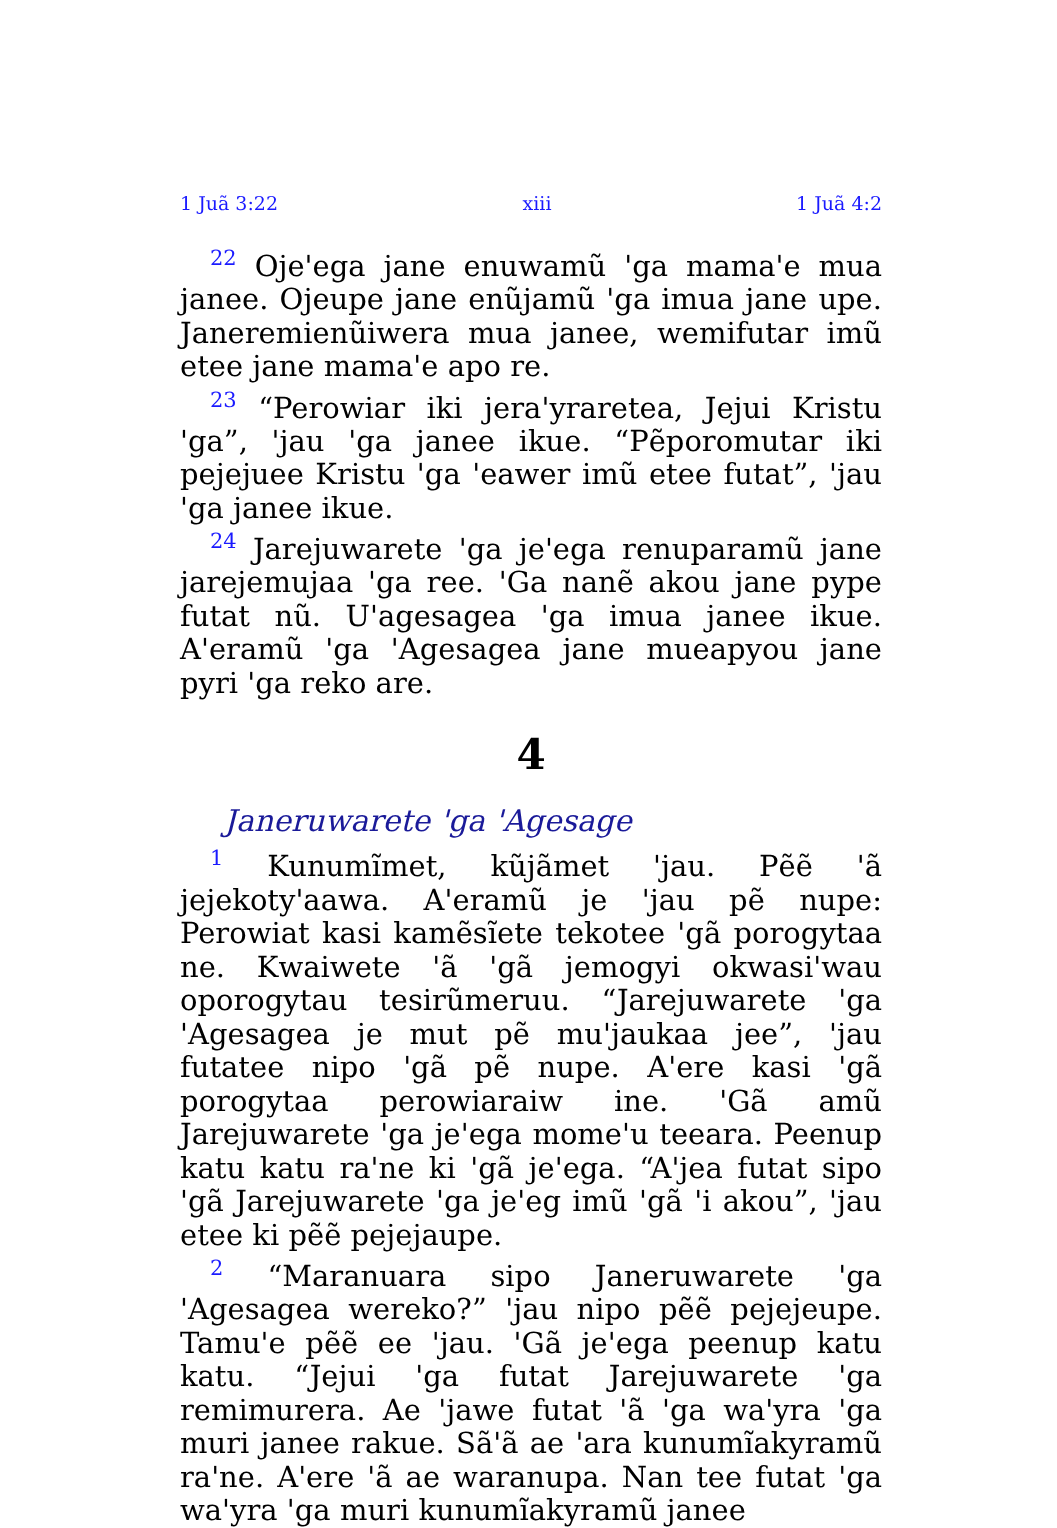1 Juã 3:22 xiii 1 Juã 4:2
<sup>22</sup> Oje'ega jane enuwamũ 'ga mama'e mua janee. Ojeupe jane enũjamũ 'ga imua jane upe. Janeremienũiwera mua janee, wemifutar imũ etee jane mama'e apo re.
<sup>23</sup> “Perowiar iki jera'yraretea, Jejui Kristu 'ga”, 'jau 'ga janee ikue. “Pẽporomutar iki pejejuee Kristu 'ga 'eawer imũ etee futat”, 'jau 'ga janee ikue.
<sup>24</sup> Jarejuwarete 'ga je'ega renuparamũ jane jarejemujaa 'ga ree. 'Ga nanẽ akou jane pype futat nũ. U'agesagea 'ga imua janee ikue. A'eramũ 'ga 'Agesagea jane mueapyou jane pyri 'ga reko are.
4
Janeruwarete 'ga 'Agesage
<sup>1</sup> Kunumĩmet, kũjãmet 'jau. Pẽẽ 'ã jejekoty'aawa. A'eramũ je 'jau pẽ nupe: Perowiat kasi kamẽsĩete tekotee 'gã porogytaa ne. Kwaiwete 'ã 'gã jemogyi okwasi'wau oporogytau tesirũmeruu. “Jarejuwarete 'ga 'Agesagea je mut pẽ mu'jaukaa jee”, 'jau futatee nipo 'gã pẽ nupe. A'ere kasi 'gã porogytaa perowiaraiw ine. 'Gã amũ Jarejuwarete 'ga je'ega mome'u teeara. Peenup katu katu ra'ne ki 'gã je'ega. “A'jea futat sipo 'gã Jarejuwarete 'ga je'eg imũ 'gã 'i akou”, 'jau etee ki pẽẽ pejejaupe.
<sup>2</sup> “Maranuara sipo Janeruwarete 'ga 'Agesagea wereko?” 'jau nipo pẽẽ pejejeupe. Tamu'e pẽẽ ee 'jau. 'Gã je'ega peenup katu katu. “Jejui 'ga futat Jarejuwarete 'ga remimurera. Ae 'jawe futat 'ã 'ga wa'yra 'ga muri janee rakue. Sã'ã ae 'ara kunumĩakyramũ ra'ne. A'ere 'ã ae waranupa. Nan tee futat 'ga wa'yra 'ga muri kunumĩakyramũ janee